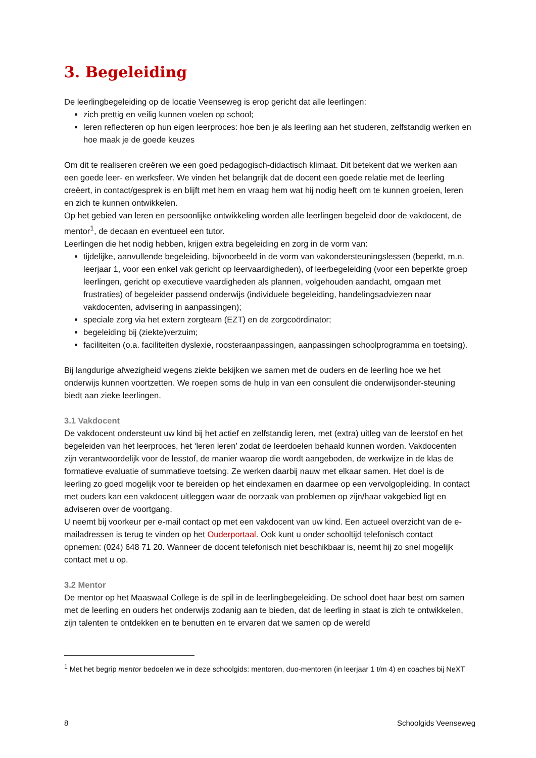3. Begeleiding
De leerlingbegeleiding op de locatie Veenseweg is erop gericht dat alle leerlingen:
zich prettig en veilig kunnen voelen op school;
leren reflecteren op hun eigen leerproces: hoe ben je als leerling aan het studeren, zelfstandig werken en hoe maak je de goede keuzes
Om dit te realiseren creëren we een goed pedagogisch-didactisch klimaat. Dit betekent dat we werken aan een goede leer- en werksfeer. We vinden het belangrijk dat de docent een goede relatie met de leerling creëert, in contact/gesprek is en blijft met hem en vraag hem wat hij nodig heeft om te kunnen groeien, leren en zich te kunnen ontwikkelen.
Op het gebied van leren en persoonlijke ontwikkeling worden alle leerlingen begeleid door de vakdocent, de mentor<sup>1</sup>, de decaan en eventueel een tutor.
Leerlingen die het nodig hebben, krijgen extra begeleiding en zorg in de vorm van:
tijdelijke, aanvullende begeleiding, bijvoorbeeld in de vorm van vakondersteuningslessen (beperkt, m.n. leerjaar 1, voor een enkel vak gericht op leervaardigheden), of leerbegeleiding (voor een beperkte groep leerlingen, gericht op executieve vaardigheden als plannen, volgehouden aandacht, omgaan met frustraties) of begeleider passend onderwijs (individuele begeleiding, handelingsadviezen naar vakdocenten, advisering in aanpassingen);
speciale zorg via het extern zorgteam (EZT) en de zorgcoördinator;
begeleiding bij (ziekte)verzuim;
faciliteiten (o.a. faciliteiten dyslexie, roosteraanpassingen, aanpassingen schoolprogramma en toetsing).
Bij langdurige afwezigheid wegens ziekte bekijken we samen met de ouders en de leerling hoe we het onderwijs kunnen voortzetten. We roepen soms de hulp in van een consulent die onderwijsonder-steuning biedt aan zieke leerlingen.
3.1 Vakdocent
De vakdocent ondersteunt uw kind bij het actief en zelfstandig leren, met (extra) uitleg van de leerstof en het begeleiden van het leerproces, het ‘leren leren’ zodat de leerdoelen behaald kunnen worden. Vakdocenten zijn verantwoordelijk voor de lesstof, de manier waarop die wordt aangeboden, de werkwijze in de klas de formatieve evaluatie of summatieve toetsing. Ze werken daarbij nauw met elkaar samen. Het doel is de leerling zo goed mogelijk voor te bereiden op het eindexamen en daarmee op een vervolgopleiding. In contact met ouders kan een vakdocent uitleggen waar de oorzaak van problemen op zijn/haar vakgebied ligt en adviseren over de voortgang.
U neemt bij voorkeur per e-mail contact op met een vakdocent van uw kind. Een actueel overzicht van de e-mailadressen is terug te vinden op het Ouderportaal. Ook kunt u onder schooltijd telefonisch contact opnemen: (024) 648 71 20. Wanneer de docent telefonisch niet beschikbaar is, neemt hij zo snel mogelijk contact met u op.
3.2 Mentor
De mentor op het Maaswaal College is de spil in de leerlingbegeleiding. De school doet haar best om samen met de leerling en ouders het onderwijs zodanig aan te bieden, dat de leerling in staat is zich te ontwikkelen, zijn talenten te ontdekken en te benutten en te ervaren dat we samen op de wereld
<sup>1</sup> Met het begrip mentor bedoelen we in deze schoolgids: mentoren, duo-mentoren (in leerjaar 1 t/m 4) en coaches bij NeXT
8 Schoolgids Veenseweg